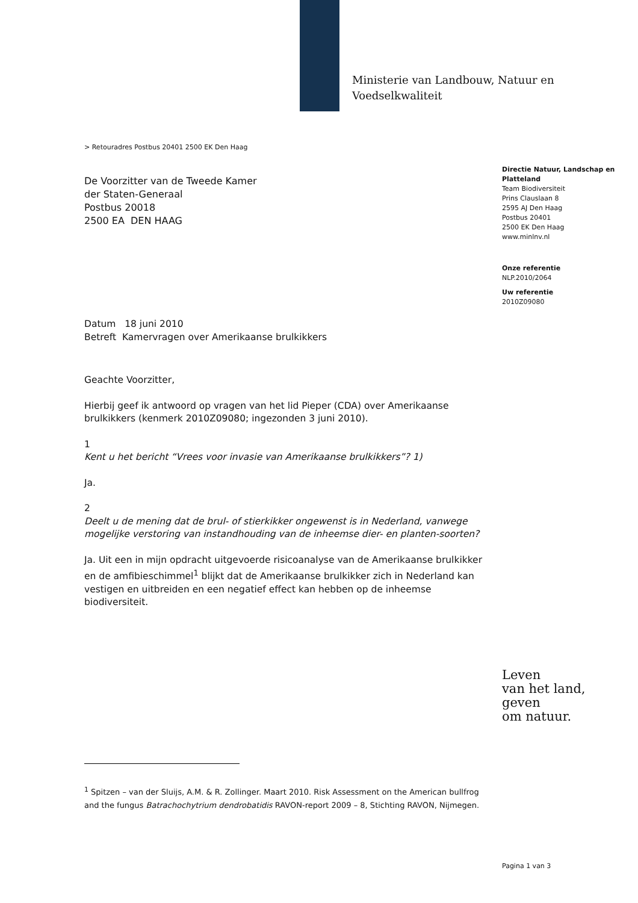Ministerie van Landbouw, Natuur en
Voedselkwaliteit
> Retouradres Postbus 20401 2500 EK Den Haag
De Voorzitter van de Tweede Kamer
der Staten-Generaal
Postbus 20018
2500 EA DEN HAAG
Directie Natuur, Landschap en Platteland
Team Biodiversiteit
Prins Clauslaan 8
2595 AJ Den Haag
Postbus 20401
2500 EK Den Haag
www.minlnv.nl
Onze referentie
NLP.2010/2064
Uw referentie
2010Z09080
Datum 18 juni 2010
Betreft Kamervragen over Amerikaanse brulkikkers
Geachte Voorzitter,
Hierbij geef ik antwoord op vragen van het lid Pieper (CDA) over Amerikaanse brulkikkers (kenmerk 2010Z09080; ingezonden 3 juni 2010).
1
Kent u het bericht “Vrees voor invasie van Amerikaanse brulkikkers”? 1)
Ja.
2
Deelt u de mening dat de brul- of stierkikker ongewenst is in Nederland, vanwege mogelijke verstoring van instandhouding van de inheemse dier- en planten-soorten?
Ja. Uit een in mijn opdracht uitgevoerde risicoanalyse van de Amerikaanse brulkikker en de amfibieschimmel<sup>1</sup> blijkt dat de Amerikaanse brulkikker zich in Nederland kan vestigen en uitbreiden en een negatief effect kan hebben op de inheemse biodiversiteit.
Leven
van het land,
geven
om natuur.
<sup>1</sup> Spitzen – van der Sluijs, A.M. & R. Zollinger. Maart 2010. Risk Assessment on the American bullfrog and the fungus Batrachochytrium dendrobatidis RAVON-report 2009 – 8, Stichting RAVON, Nijmegen.
Pagina 1 van 3